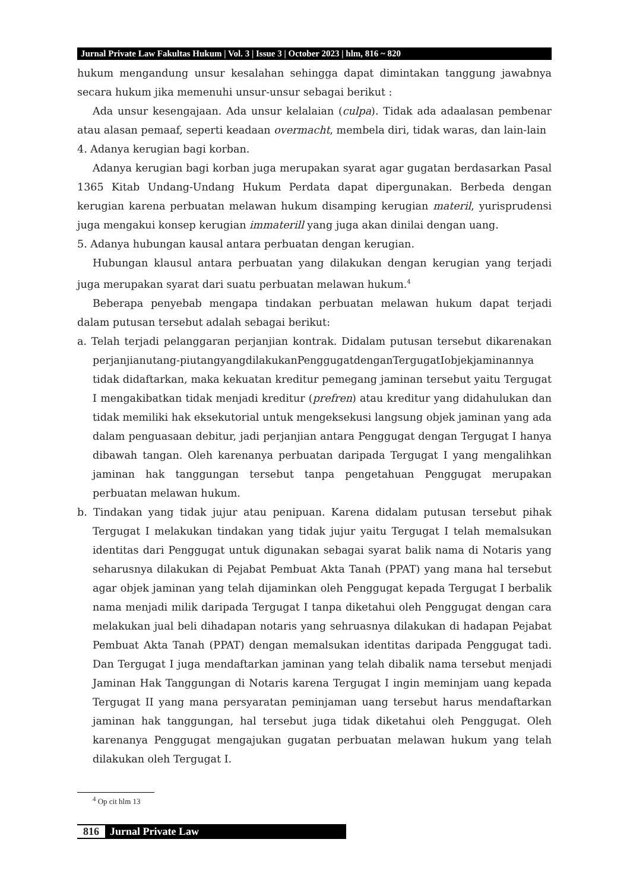Jurnal Private Law Fakultas Hukum | Vol. 3 | Issue 3 | October 2023 | hlm, 816 ~ 820
hukum mengandung unsur kesalahan sehingga dapat dimintakan tanggung jawabnya secara hukum jika memenuhi unsur-unsur sebagai berikut :
Ada unsur kesengajaan. Ada unsur kelalaian (culpa). Tidak ada adaalasan pembenar atau alasan pemaaf, seperti keadaan overmacht, membela diri, tidak waras, dan lain-lain
4. Adanya kerugian bagi korban.
Adanya kerugian bagi korban juga merupakan syarat agar gugatan berdasarkan Pasal 1365 Kitab Undang-Undang Hukum Perdata dapat dipergunakan. Berbeda dengan kerugian karena perbuatan melawan hukum disamping kerugian materil, yurisprudensi juga mengakui konsep kerugian immaterill yang juga akan dinilai dengan uang.
5. Adanya hubungan kausal antara perbuatan dengan kerugian.
Hubungan klausul antara perbuatan yang dilakukan dengan kerugian yang terjadi juga merupakan syarat dari suatu perbuatan melawan hukum.<sup>4</sup>
Beberapa penyebab mengapa tindakan perbuatan melawan hukum dapat terjadi dalam putusan tersebut adalah sebagai berikut:
a. Telah terjadi pelanggaran perjanjian kontrak. Didalam putusan tersebut dikarenakan perjanjianutang-piutangyangdilakukanPenggugatdenganTergugatIobjekjaminannya tidak didaftarkan, maka kekuatan kreditur pemegang jaminan tersebut yaitu Tergugat I mengakibatkan tidak menjadi kreditur (prefren) atau kreditur yang didahulukan dan tidak memiliki hak eksekutorial untuk mengeksekusi langsung objek jaminan yang ada dalam penguasaan debitur, jadi perjanjian antara Penggugat dengan Tergugat I hanya dibawah tangan. Oleh karenanya perbuatan daripada Tergugat I yang mengalihkan jaminan hak tanggungan tersebut tanpa pengetahuan Penggugat merupakan perbuatan melawan hukum.
b. Tindakan yang tidak jujur atau penipuan. Karena didalam putusan tersebut pihak Tergugat I melakukan tindakan yang tidak jujur yaitu Tergugat I telah memalsukan identitas dari Penggugat untuk digunakan sebagai syarat balik nama di Notaris yang seharusnya dilakukan di Pejabat Pembuat Akta Tanah (PPAT) yang mana hal tersebut agar objek jaminan yang telah dijaminkan oleh Penggugat kepada Tergugat I berbalik nama menjadi milik daripada Tergugat I tanpa diketahui oleh Penggugat dengan cara melakukan jual beli dihadapan notaris yang sehruasnya dilakukan di hadapan Pejabat Pembuat Akta Tanah (PPAT) dengan memalsukan identitas daripada Penggugat tadi. Dan Tergugat I juga mendaftarkan jaminan yang telah dibalik nama tersebut menjadi Jaminan Hak Tanggungan di Notaris karena Tergugat I ingin meminjam uang kepada Tergugat II yang mana persyaratan peminjaman uang tersebut harus mendaftarkan jaminan hak tanggungan, hal tersebut juga tidak diketahui oleh Penggugat. Oleh karenanya Penggugat mengajukan gugatan perbuatan melawan hukum yang telah dilakukan oleh Tergugat I.
<sup>4</sup> Op cit hlm 13
816 Jurnal Private Law